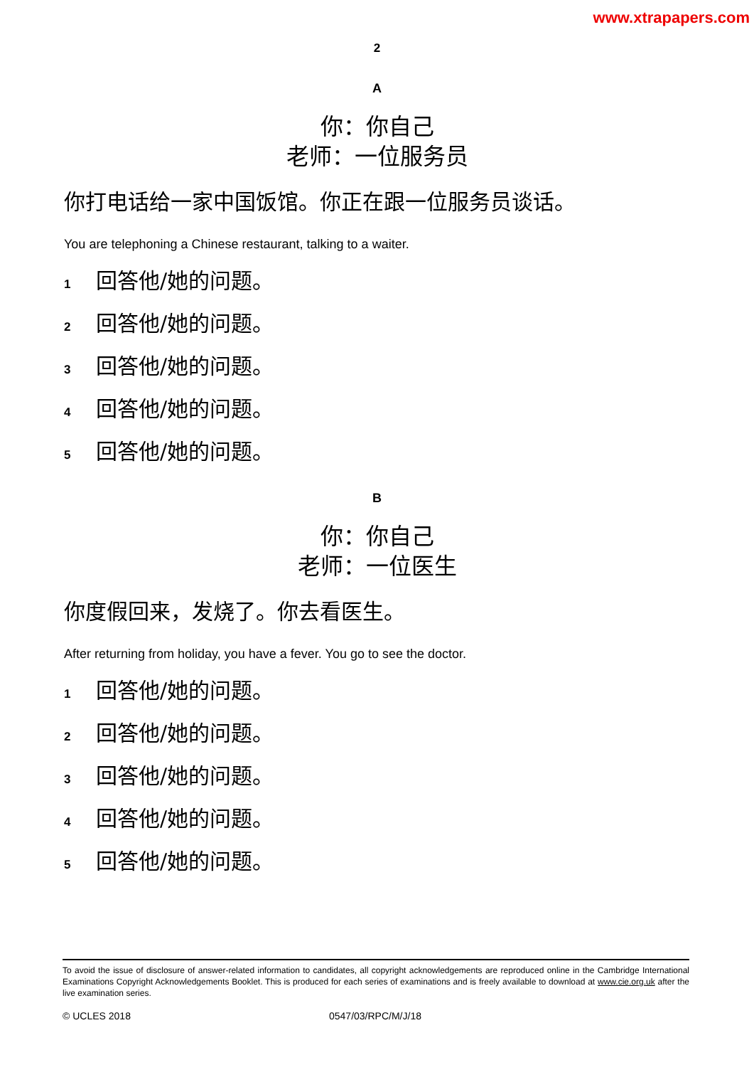www.xtrapapers.com
2
A
你：你自己
老师：一位服务员
你打电话给一家中国饭馆。你正在跟一位服务员谈话。
You are telephoning a Chinese restaurant, talking to a waiter.
1 回答他/她的问题。
2 回答他/她的问题。
3 回答他/她的问题。
4 回答他/她的问题。
5 回答他/她的问题。
B
你：你自己
老师：一位医生
你度假回来，发烧了。你去看医生。
After returning from holiday, you have a fever. You go to see the doctor.
1 回答他/她的问题。
2 回答他/她的问题。
3 回答他/她的问题。
4 回答他/她的问题。
5 回答他/她的问题。
To avoid the issue of disclosure of answer-related information to candidates, all copyright acknowledgements are reproduced online in the Cambridge International Examinations Copyright Acknowledgements Booklet. This is produced for each series of examinations and is freely available to download at www.cie.org.uk after the live examination series.
© UCLES 2018 0547/03/RPC/M/J/18